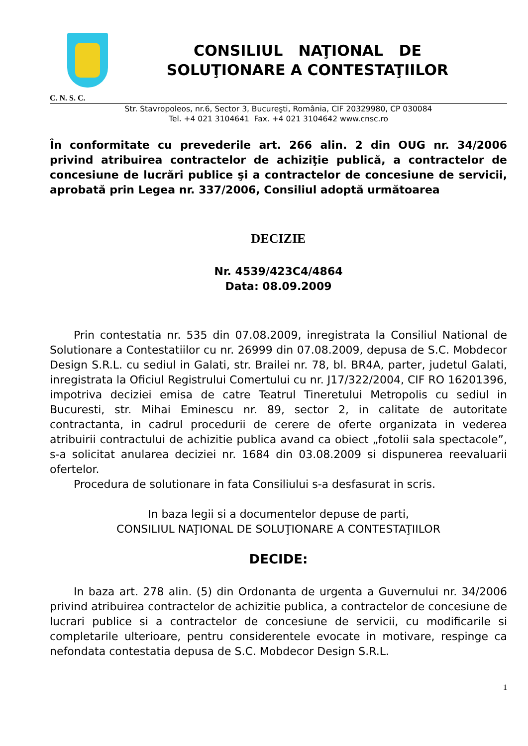CONSILIUL NAŢIONAL DE
SOLUŢIONARE A CONTESTAŢIILOR
C. N. S. C.
Str. Stavropoleos, nr.6, Sector 3, Bucureşti, România, CIF 20329980, CP 030084
Tel. +4 021 3104641 Fax. +4 021 3104642 www.cnsc.ro
În conformitate cu prevederile art. 266 alin. 2 din OUG nr. 34/2006 privind atribuirea contractelor de achiziţie publică, a contractelor de concesiune de lucrări publice şi a contractelor de concesiune de servicii, aprobată prin Legea nr. 337/2006, Consiliul adoptă următoarea
DECIZIE
Nr. 4539/423C4/4864
Data: 08.09.2009
Prin contestatia nr. 535 din 07.08.2009, inregistrata la Consiliul National de Solutionare a Contestatiilor cu nr. 26999 din 07.08.2009, depusa de S.C. Mobdecor Design S.R.L. cu sediul in Galati, str. Brailei nr. 78, bl. BR4A, parter, judetul Galati, inregistrata la Oficiul Registrului Comertului cu nr. J17/322/2004, CIF RO 16201396, impotriva deciziei emisa de catre Teatrul Tineretului Metropolis cu sediul in Bucuresti, str. Mihai Eminescu nr. 89, sector 2, in calitate de autoritate contractanta, in cadrul procedurii de cerere de oferte organizata in vederea atribuirii contractului de achizitie publica avand ca obiect „fotolii sala spectacole”, s-a solicitat anularea deciziei nr. 1684 din 03.08.2009 si dispunerea reevaluarii ofertelor.
Procedura de solutionare in fata Consiliului s-a desfasurat in scris.
In baza legii si a documentelor depuse de parti,
CONSILIUL NAŢIONAL DE SOLUŢIONARE A CONTESTAŢIILOR
DECIDE:
In baza art. 278 alin. (5) din Ordonanta de urgenta a Guvernului nr. 34/2006 privind atribuirea contractelor de achizitie publica, a contractelor de concesiune de lucrari publice si a contractelor de concesiune de servicii, cu modificarile si completarile ulterioare, pentru considerentele evocate in motivare, respinge ca nefondata contestatia depusa de S.C. Mobdecor Design S.R.L.
1